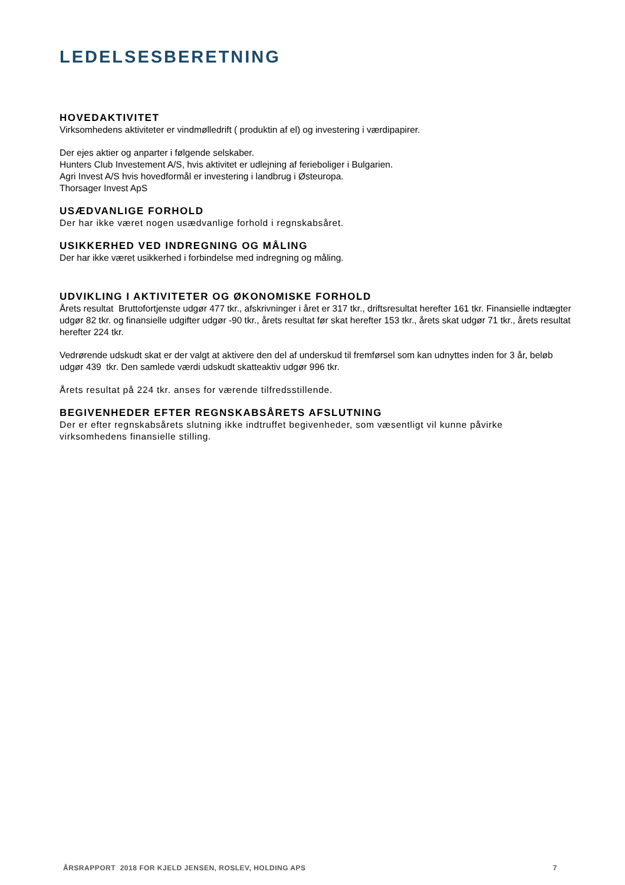LEDELSESBERETNING
HOVEDAKTIVITET
Virksomhedens aktiviteter er vindmølledrift ( produktin af el) og investering i værdipapirer.
Der ejes aktier og anparter i følgende selskaber.
Hunters Club Investement A/S, hvis aktivitet er udlejning af ferieboliger i Bulgarien.
Agri Invest A/S hvis hovedformål er investering i landbrug i Østeuropa.
Thorsager Invest ApS
USÆDVANLIGE FORHOLD
Der har ikke været nogen usædvanlige forhold i regnskabsåret.
USIKKERHED VED INDREGNING OG MÅLING
Der har ikke været usikkerhed i forbindelse med indregning og måling.
UDVIKLING I AKTIVITETER OG ØKONOMISKE FORHOLD
Årets resultat Bruttofortjenste udgør 477 tkr., afskrivninger i året er 317 tkr., driftsresultat herefter 161 tkr. Finansielle indtægter udgør 82 tkr. og finansielle udgifter udgør -90 tkr., årets resultat før skat herefter 153 tkr., årets skat udgør 71 tkr., årets resultat herefter 224 tkr.
Vedrørende udskudt skat er der valgt at aktivere den del af underskud til fremførsel som kan udnyttes inden for 3 år, beløb udgør 439 tkr. Den samlede værdi udskudt skatteaktiv udgør 996 tkr.
Årets resultat på 224 tkr. anses for værende tilfredsstillende.
BEGIVENHEDER EFTER REGNSKABSÅRETS AFSLUTNING
Der er efter regnskabsårets slutning ikke indtruffet begivenheder, som væsentligt vil kunne påvirke virksomhedens finansielle stilling.
ÅRSRAPPORT 2018 FOR KJELD JENSEN, ROSLEV, HOLDING APS 7